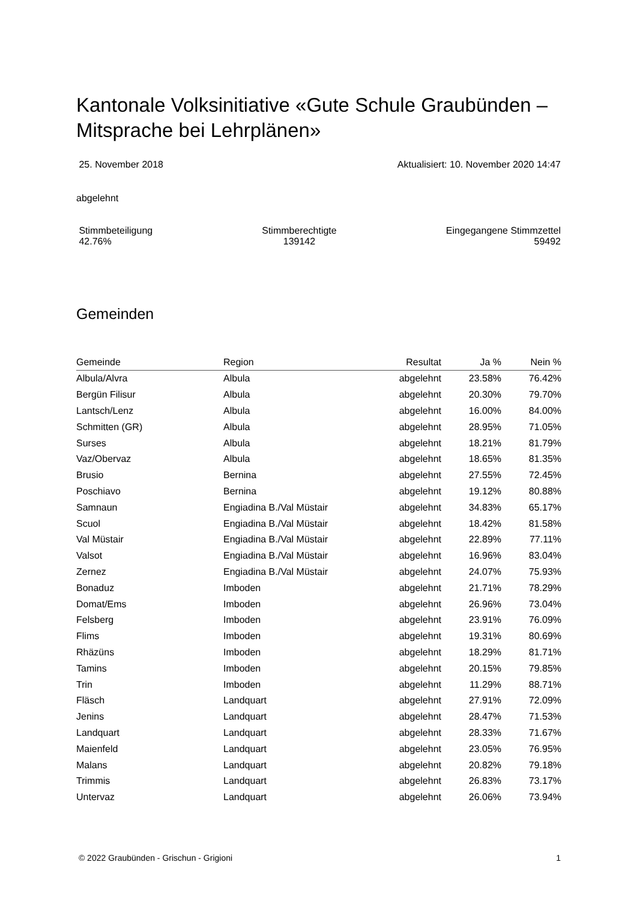Kantonale Volksinitiative «Gute Schule Graubünden – Mitsprache bei Lehrplänen»
25. November 2018 Aktualisiert: 10. November 2020 14:47
abgelehnt
Stimmbeteiligung
42.76% Stimmberechtigte
139142 Eingegangene Stimmzettel
59492
Gemeinden
| Gemeinde | Region | Resultat | Ja % | Nein % |
| --- | --- | --- | --- | --- |
| Albula/Alvra | Albula | abgelehnt | 23.58% | 76.42% |
| Bergün Filisur | Albula | abgelehnt | 20.30% | 79.70% |
| Lantsch/Lenz | Albula | abgelehnt | 16.00% | 84.00% |
| Schmitten (GR) | Albula | abgelehnt | 28.95% | 71.05% |
| Surses | Albula | abgelehnt | 18.21% | 81.79% |
| Vaz/Obervaz | Albula | abgelehnt | 18.65% | 81.35% |
| Brusio | Bernina | abgelehnt | 27.55% | 72.45% |
| Poschiavo | Bernina | abgelehnt | 19.12% | 80.88% |
| Samnaun | Engiadina B./Val Müstair | abgelehnt | 34.83% | 65.17% |
| Scuol | Engiadina B./Val Müstair | abgelehnt | 18.42% | 81.58% |
| Val Müstair | Engiadina B./Val Müstair | abgelehnt | 22.89% | 77.11% |
| Valsot | Engiadina B./Val Müstair | abgelehnt | 16.96% | 83.04% |
| Zernez | Engiadina B./Val Müstair | abgelehnt | 24.07% | 75.93% |
| Bonaduz | Imboden | abgelehnt | 21.71% | 78.29% |
| Domat/Ems | Imboden | abgelehnt | 26.96% | 73.04% |
| Felsberg | Imboden | abgelehnt | 23.91% | 76.09% |
| Flims | Imboden | abgelehnt | 19.31% | 80.69% |
| Rhäzüns | Imboden | abgelehnt | 18.29% | 81.71% |
| Tamins | Imboden | abgelehnt | 20.15% | 79.85% |
| Trin | Imboden | abgelehnt | 11.29% | 88.71% |
| Fläsch | Landquart | abgelehnt | 27.91% | 72.09% |
| Jenins | Landquart | abgelehnt | 28.47% | 71.53% |
| Landquart | Landquart | abgelehnt | 28.33% | 71.67% |
| Maienfeld | Landquart | abgelehnt | 23.05% | 76.95% |
| Malans | Landquart | abgelehnt | 20.82% | 79.18% |
| Trimmis | Landquart | abgelehnt | 26.83% | 73.17% |
| Untervaz | Landquart | abgelehnt | 26.06% | 73.94% |
© 2022 Graubünden - Grischun - Grigioni 1